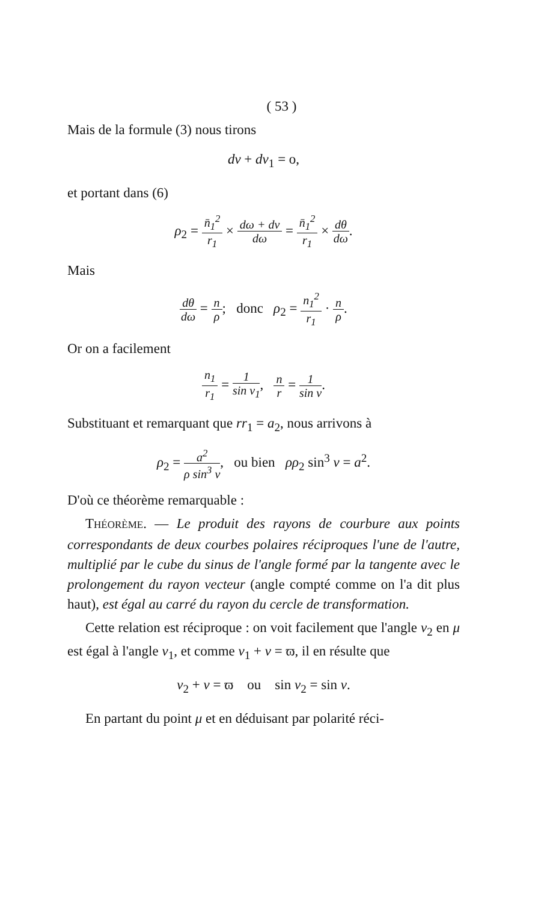( 53 )
Mais de la formule (3) nous tirons
dv + dv<sub>1</sub> = o,
et portant dans (6)
ρ<sub>2</sub> = n̄<sub>1</sub><sup>2</sup> r<sub>1</sub> × dω + dv dω = n̄<sub>1</sub><sup>2</sup> r<sub>1</sub> × dθ dω.
Mais
dθ dω = n ρ; donc ρ<sub>2</sub> = n<sub>1</sub><sup>2</sup> r<sub>1</sub> · n ρ.
Or on a facilement
n<sub>1</sub> r<sub>1</sub> = 1 sin v<sub>1</sub>, n r = 1 sin v.
Substituant et remarquant que rr<sub>1</sub> = a<sub>2</sub>, nous arrivons à
ρ<sub>2</sub> = a<sup>2</sup> ρ sin<sup>3</sup> v, ou bien ρρ<sub>2</sub> sin<sup>3</sup> v = a<sup>2</sup>.
D'où ce théorème remarquable :
THÉORÈME. — Le produit des rayons de courbure aux points correspondants de deux courbes polaires réciproques l'une de l'autre, multiplié par le cube du sinus de l'angle formé par la tangente avec le prolongement du rayon vecteur (angle compté comme on l'a dit plus haut), est égal au carré du rayon du cercle de transformation.
Cette relation est réciproque : on voit facilement que l'angle v<sub>2</sub> en μ est égal à l'angle v<sub>1</sub>, et comme v<sub>1</sub> + v = ϖ, il en résulte que
v<sub>2</sub> + v = ϖ ou sin v<sub>2</sub> = sin v.
En partant du point μ et en déduisant par polarité réci-